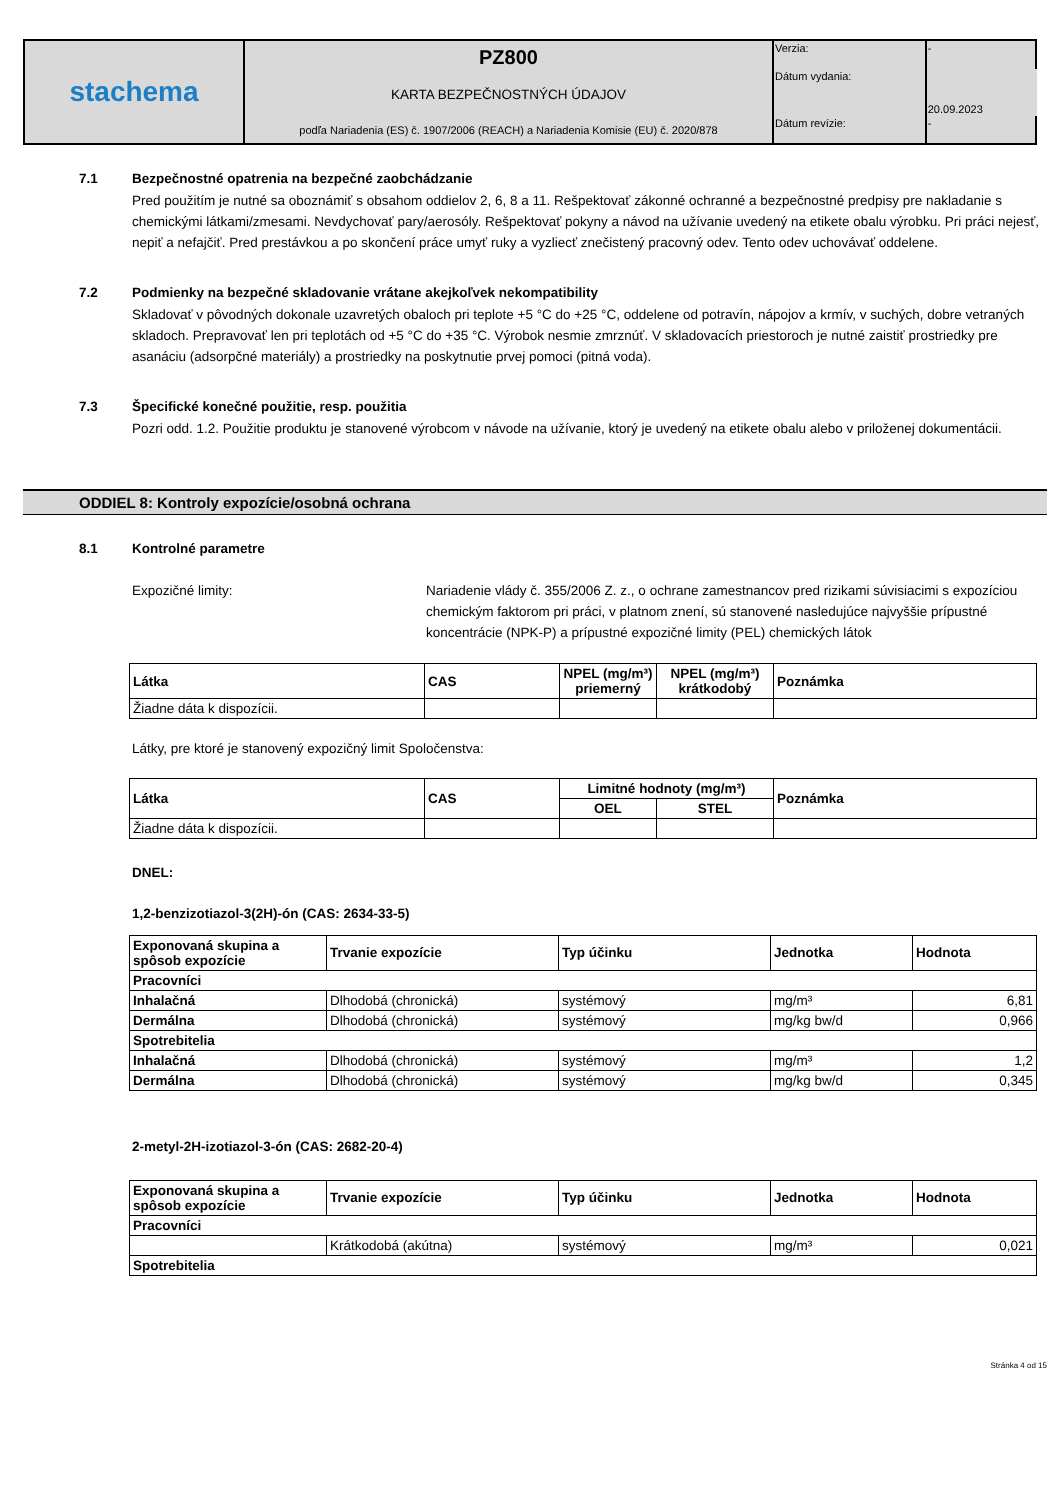| stachema | PZ800 KARTA BEZPEČNOSTNÝCH ÚDAJOV podľa Nariadenia (ES) č. 1907/2006 (REACH) a Nariadenia Komisie (EU) č. 2020/878 | Verzia: | - |
| | | Dátum vydania: | 20.09.2023 |
| | | Dátum revízie: | - |
7.1 Bezpečnostné opatrenia na bezpečné zaobchádzanie
Pred použitím je nutné sa oboznámiť s obsahom oddielov 2, 6, 8 a 11. Rešpektovať zákonné ochranné a bezpečnostné predpisy pre nakladanie s chemickými látkami/zmesami. Nevdychovať pary/aerosóly. Rešpektovať pokyny a návod na užívanie uvedený na etikete obalu výrobku. Pri práci nejesť, nepiť a nefajčiť. Pred prestávkou a po skončení práce umyť ruky a vyzliecť znečistený pracovný odev. Tento odev uchovávať oddelene.
7.2 Podmienky na bezpečné skladovanie vrátane akejkoľvek nekompatibility
Skladovať v pôvodných dokonale uzavretých obaloch pri teplote +5 °C do +25 °C, oddelene od potravín, nápojov a krmív, v suchých, dobre vetraných skladoch. Prepravovať len pri teplotách od +5 °C do +35 °C. Výrobok nesmie zmrznúť. V skladovacích priestoroch je nutné zaistiť prostriedky pre asanáciu (adsorpčné materiály) a prostriedky na poskytnutie prvej pomoci (pitná voda).
7.3 Špecifické konečné použitie, resp. použitia
Pozri odd. 1.2. Použitie produktu je stanovené výrobcom v návode na užívanie, ktorý je uvedený na etikete obalu alebo v priloženej dokumentácii.
ODDIEL 8: Kontroly expozície/osobná ochrana
8.1 Kontrolné parametre
Expozičné limity: Nariadenie vlády č. 355/2006 Z. z., o ochrane zamestnancov pred rizikami súvisiacimi s expozíciou chemickým faktorom pri práci, v platnom znení, sú stanovené nasledujúce najvyššie prípustné koncentrácie (NPK-P) a prípustné expozičné limity (PEL) chemických látok
| Látka | CAS | NPEL (mg/m³) priemerný | NPEL (mg/m³) krátkodobý | Poznámka |
| --- | --- | --- | --- | --- |
| Žiadne dáta k dispozícii. | | | | |
Látky, pre ktoré je stanovený expozičný limit Spoločenstva:
| Látka | CAS | Limitné hodnoty (mg/m³) | | Poznámka |
| --- | --- | --- | --- | --- |
| | | OEL | STEL | |
| Žiadne dáta k dispozícii. | | | | |
DNEL:
1,2-benzizotiazol-3(2H)-ón (CAS: 2634-33-5)
| Exponovaná skupina a spôsob expozície | Trvanie expozície | Typ účinku | Jednotka | Hodnota |
| --- | --- | --- | --- | --- |
| Pracovníci | | | | |
| Inhalačná | Dlhodobá (chronická) | systémový | mg/m³ | 6,81 |
| Dermálna | Dlhodobá (chronická) | systémový | mg/kg bw/d | 0,966 |
| Spotrebitelia | | | | |
| Inhalačná | Dlhodobá (chronická) | systémový | mg/m³ | 1,2 |
| Dermálna | Dlhodobá (chronická) | systémový | mg/kg bw/d | 0,345 |
2-metyl-2H-izotiazol-3-ón (CAS: 2682-20-4)
| Exponovaná skupina a spôsob expozície | Trvanie expozície | Typ účinku | Jednotka | Hodnota |
| --- | --- | --- | --- | --- |
| Pracovníci | | | | |
| | Krátkodobá (akútna) | systémový | mg/m³ | 0,021 |
| Spotrebitelia | | | | |
Stránka 4 od 15